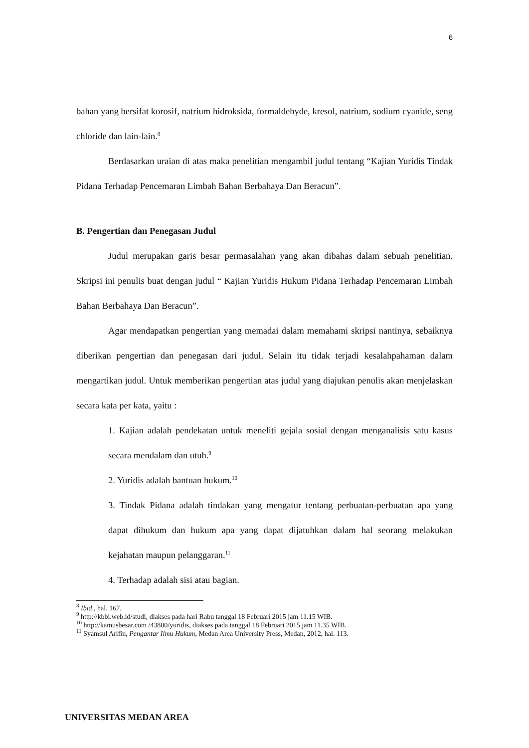6
bahan yang bersifat korosif, natrium hidroksida, formaldehyde, kresol, natrium, sodium cyanide, seng chloride dan lain-lain.<sup>8</sup>
Berdasarkan uraian di atas maka penelitian mengambil judul tentang “Kajian Yuridis Tindak Pidana Terhadap Pencemaran Limbah Bahan Berbahaya Dan Beracun”.
B. Pengertian dan Penegasan Judul
Judul merupakan garis besar permasalahan yang akan dibahas dalam sebuah penelitian. Skripsi ini penulis buat dengan judul “ Kajian Yuridis Hukum Pidana Terhadap Pencemaran Limbah Bahan Berbahaya Dan Beracun”.
Agar mendapatkan pengertian yang memadai dalam memahami skripsi nantinya, sebaiknya diberikan pengertian dan penegasan dari judul. Selain itu tidak terjadi kesalahpahaman dalam mengartikan judul. Untuk memberikan pengertian atas judul yang diajukan penulis akan menjelaskan secara kata per kata, yaitu :
1. Kajian adalah pendekatan untuk meneliti gejala sosial dengan menganalisis satu kasus secara mendalam dan utuh.<sup>9</sup>
2. Yuridis adalah bantuan hukum.<sup>10</sup>
3. Tindak Pidana adalah tindakan yang mengatur tentang perbuatan-perbuatan apa yang dapat dihukum dan hukum apa yang dapat dijatuhkan dalam hal seorang melakukan kejahatan maupun pelanggaran.<sup>11</sup>
4. Terhadap adalah sisi atau bagian.
<sup>8</sup> Ibid., hal. 167.
<sup>9</sup> http://kbbi.web.id/studi, diakses pada hari Rabu tanggal 18 Februari 2015 jam 11.15 WIB.
<sup>10</sup> http://kamusbesar.com /43800/yuridis, diakses pada tanggal 18 Februari 2015 jam 11.35 WIB.
<sup>11</sup> Syamsul Arifin, Pengantar Ilmu Hukum, Medan Area University Press, Medan, 2012, hal. 113.
UNIVERSITAS MEDAN AREA